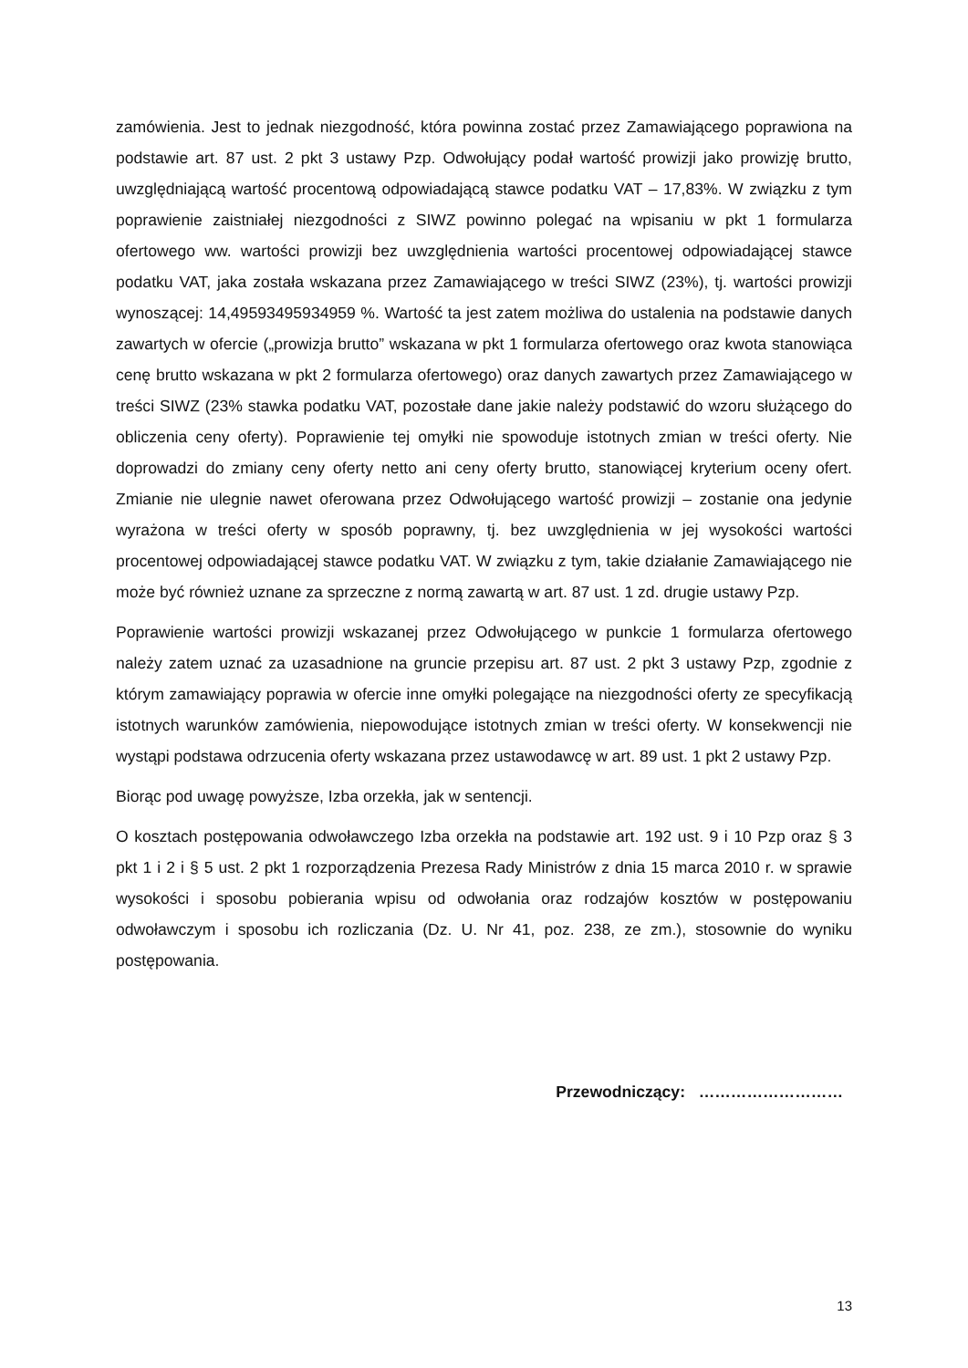zamówienia. Jest to jednak niezgodność, która powinna zostać przez Zamawiającego poprawiona na podstawie art. 87 ust. 2 pkt 3 ustawy Pzp. Odwołujący podał wartość prowizji jako prowizję brutto, uwzględniającą wartość procentową odpowiadającą stawce podatku VAT – 17,83%. W związku z tym poprawienie zaistniałej niezgodności z SIWZ powinno polegać na wpisaniu w pkt 1 formularza ofertowego ww. wartości prowizji bez uwzględnienia wartości procentowej odpowiadającej stawce podatku VAT, jaka została wskazana przez Zamawiającego w treści SIWZ (23%), tj. wartości prowizji wynoszącej: 14,49593495934959 %. Wartość ta jest zatem możliwa do ustalenia na podstawie danych zawartych w ofercie („prowizja brutto” wskazana w pkt 1 formularza ofertowego oraz kwota stanowiąca cenę brutto wskazana w pkt 2 formularza ofertowego) oraz danych zawartych przez Zamawiającego w treści SIWZ (23% stawka podatku VAT, pozostałe dane jakie należy podstawić do wzoru służącego do obliczenia ceny oferty). Poprawienie tej omyłki nie spowoduje istotnych zmian w treści oferty. Nie doprowadzi do zmiany ceny oferty netto ani ceny oferty brutto, stanowiącej kryterium oceny ofert. Zmianie nie ulegnie nawet oferowana przez Odwołującego wartość prowizji – zostanie ona jedynie wyrażona w treści oferty w sposób poprawny, tj. bez uwzględnienia w jej wysokości wartości procentowej odpowiadającej stawce podatku VAT. W związku z tym, takie działanie Zamawiającego nie może być również uznane za sprzeczne z normą zawartą w art. 87 ust. 1 zd. drugie ustawy Pzp.
Poprawienie wartości prowizji wskazanej przez Odwołującego w punkcie 1 formularza ofertowego należy zatem uznać za uzasadnione na gruncie przepisu art. 87 ust. 2 pkt 3 ustawy Pzp, zgodnie z którym zamawiający poprawia w ofercie inne omyłki polegające na niezgodności oferty ze specyfikacją istotnych warunków zamówienia, niepowodujące istotnych zmian w treści oferty. W konsekwencji nie wystąpi podstawa odrzucenia oferty wskazana przez ustawodawcę w art. 89 ust. 1 pkt 2 ustawy Pzp.
Biorąc pod uwagę powyższe, Izba orzekła, jak w sentencji.
O kosztach postępowania odwoławczego Izba orzekła na podstawie art. 192 ust. 9 i 10 Pzp oraz § 3 pkt 1 i 2 i § 5 ust. 2 pkt 1 rozporządzenia Prezesa Rady Ministrów z dnia 15 marca 2010 r. w sprawie wysokości i sposobu pobierania wpisu od odwołania oraz rodzajów kosztów w postępowaniu odwoławczym i sposobu ich rozliczania (Dz. U. Nr 41, poz. 238, ze zm.), stosownie do wyniku postępowania.
Przewodniczący: ………………………
13